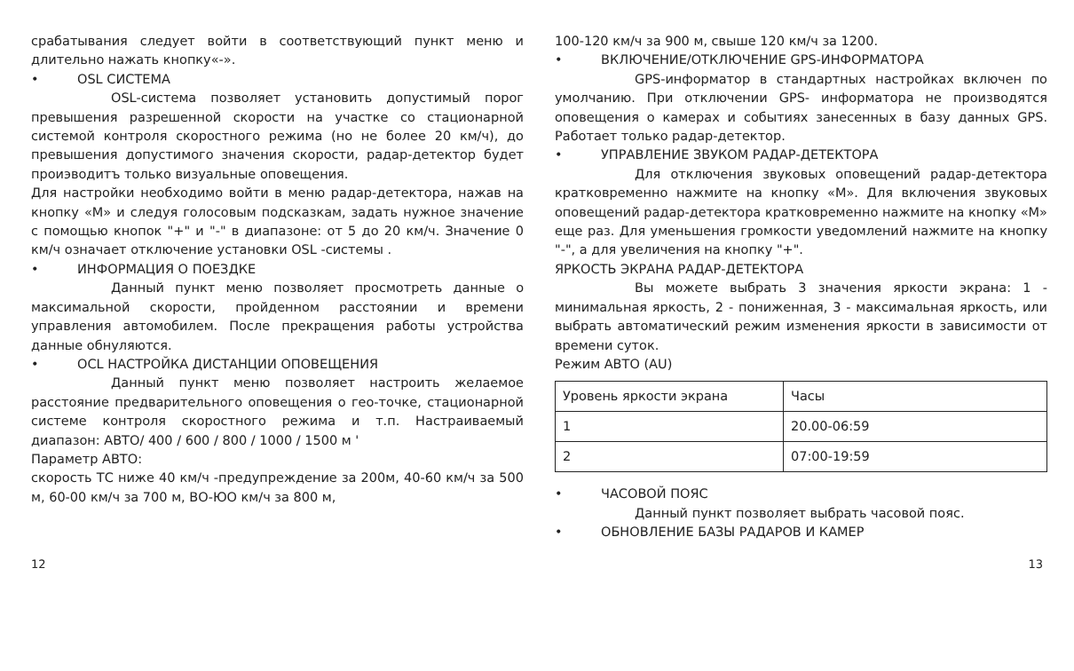срабатывания следует войти в соответствующий пункт меню и длительно нажать кнопку«-».
• OSL СИСТЕМА
OSL-система позволяет установить допустимый порог превышения разрешенной скорости на участке со стационарной системой контроля скоростного режима (но не более 20 км/ч), до превышения допустимого значения скорости, радар-детектор будет проиэводитъ только визуальные оповещения.
Для настройки необходимо войти в меню радар-детектора, нажав на кнопку «М» и следуя голосовым подсказкам, задать нужное значение с помощью кнопок "+" и "-" в диапазоне: от 5 до 20 км/ч. Значение 0 км/ч означает отключение установки OSL -системы .
• ИНФОРМАЦИЯ О ПОЕЗДКЕ
Данный пункт меню позволяет просмотреть данные о максимальной скорости, пройденном расстоянии и времени управления автомобилем. После прекращения работы устройства данные обнуляются.
• OCL НАСТРОЙКА ДИСТАНЦИИ ОПОВЕЩЕНИЯ
Данный пункт меню позволяет настроить желаемое расстояние предварительного оповещения о гео-точке, стационарной системе контроля скоростного режима и т.п. Настраиваемый диапазон: АВТО/ 400 / 600 / 800 / 1000 / 1500 м '
Параметр АВТО:
скорость ТС ниже 40 км/ч -предупреждение за 200м, 40-60 км/ч за 500 м, 60-00 км/ч за 700 м, ВО-ЮО км/ч за 800 м,
100-120 км/ч за 900 м, свыше 120 км/ч за 1200.
• ВКЛЮЧЕНИЕ/ОТКЛЮЧЕНИЕ GPS-ИНФОРМАТОРА
GPS-информатор в стандартных настройках включен по умолчанию. При отключении GPS- информатора не производятся оповещения о камерах и событиях занесенных в базу данных GPS. Работает только радар-детектор.
• УПРАВЛЕНИЕ ЗВУКОМ РАДАР-ДЕТЕКТОРА
Для отключения звуковых оповещений радар-детектора кратковременно нажмите на кнопку «М». Для включения звуковых оповещений радар-детектора кратковременно нажмите на кнопку «М» еще раз. Для уменьшения громкости уведомлений нажмите на кнопку "-", а для увеличения на кнопку "+".
ЯРКОСТЬ ЭКРАНА РАДАР-ДЕТЕКТОРА
Вы можете выбрать 3 значения яркости экрана: 1 - минимальная яркость, 2 - пониженная, 3 - максимальная яркость, или выбрать автоматический режим изменения яркости в зависимости от времени суток.
Режим АВТО (AU)
| Уровень яркости экрана | Часы |
| 1 | 20.00-06:59 |
| 2 | 07:00-19:59 |
• ЧАСОВОЙ ПОЯС
Данный пункт позволяет выбрать часовой пояс.
• ОБНОВЛЕНИЕ БАЗЫ РАДАРОВ И КАМЕР
12 13